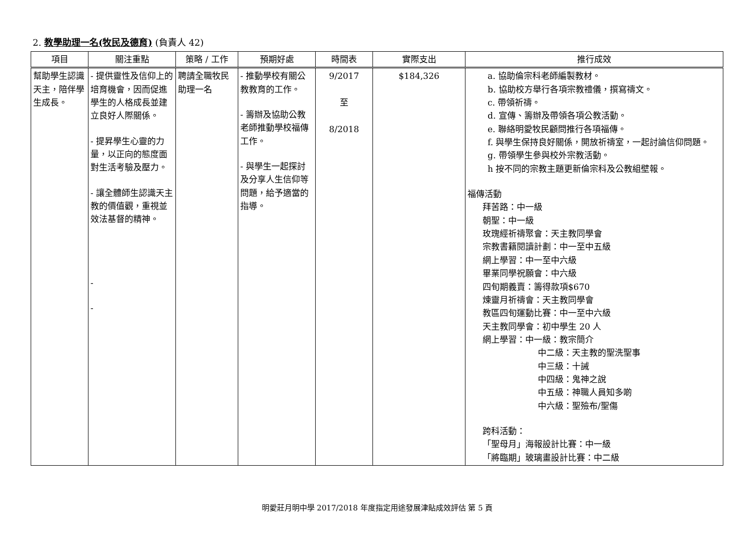2. 教學助理一名(牧民及德育) (負責人 42)
| 項目 | 關注重點 | 策略 / 工作 | 預期好處 | 時間表 | 實際支出 | 推行成效 |
| --- | --- | --- | --- | --- | --- | --- |
| 幫助學生認識天主，陪伴學生成長。 | - 提供靈性及信仰上的培育機會，因而促進學生的人格成長並建立良好人際關係。 - 提昇學生心靈的力量，以正向的態度面對生活考驗及壓力。 - 讓全體師生認識天主教的價值觀，重視並效法基督的精神。 - - | 聘請全職牧民助理一名 | - 推動學校有關公教教育的工作。 - 籌辦及協助公教老師推動學校福傳工作。 - 與學生一起探討及分享人生信仰等問題，給予適當的指導。 | 9/2017 至 8/2018 | $184,326 | a. 協助倫宗科老師編製教材。 b. 協助校方舉行各項宗教禮儀，撰寫禱文。 c. 帶領祈禱。 d. 宣傳、籌辦及帶領各項公教活動。 e. 聯絡明愛牧民顧問推行各項福傳。 f. 與學生保持良好關係，開放祈禱室，一起討論信仰問題。 g. 帶領學生參與校外宗教活動。 h 按不同的宗教主題更新倫宗科及公教組壁報。 福傳活動 拜苦路：中一級 朝聖：中一級 玫瑰經祈禱聚會：天主教同學會 宗教書籍閱讀計劃：中一至中五級 網上學習：中一至中六級 畢業同學祝願會：中六級 四旬期義賣：籌得款項$670 煉靈月祈禱會：天主教同學會 教區四旬運動比賽：中一至中六級 天主教同學會：初中學生 20 人 網上學習：中一級：教宗簡介 中二級：天主教的聖洗聖事 中三級：十誡 中四級：鬼神之說 中五級：神職人員知多啲 中六級：聖殮布/聖傷 跨科活動： 「聖母月」海報設計比賽：中一級 「將臨期」玻璃畫設計比賽：中二級 |
明愛莊月明中學 2017/2018 年度指定用途發展津貼成效評估 第 5 頁